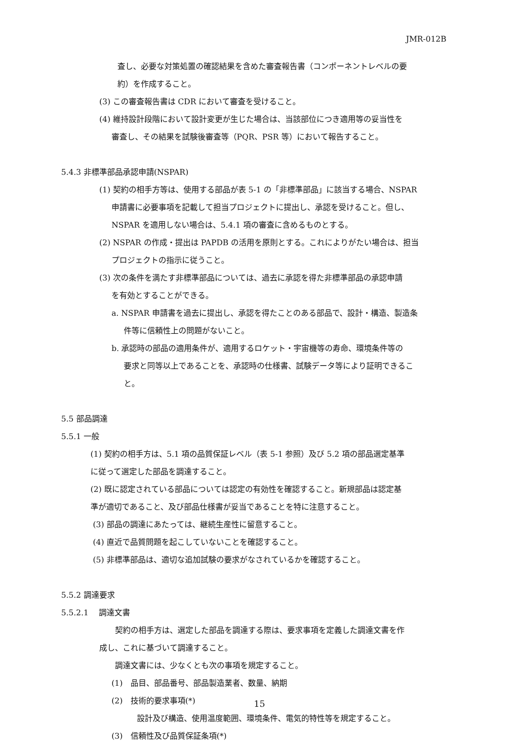JMR-012B
査し、必要な対策処置の確認結果を含めた審査報告書（コンポーネントレベルの要
約）を作成すること。
(3) この審査報告書は CDR において審査を受けること。
(4) 維持設計段階において設計変更が生じた場合は、当該部位につき適用等の妥当性を
審査し、その結果を試験後審査等（PQR、PSR 等）において報告すること。
5.4.3 非標準部品承認申請(NSPAR)
(1) 契約の相手方等は、使用する部品が表 5-1 の「非標準部品」に該当する場合、NSPAR
申請書に必要事項を記載して担当プロジェクトに提出し、承認を受けること。但し、
NSPAR を適用しない場合は、5.4.1 項の審査に含めるものとする。
(2) NSPAR の作成・提出は PAPDB の活用を原則とする。これによりがたい場合は、担当
プロジェクトの指示に従うこと。
(3) 次の条件を満たす非標準部品については、過去に承認を得た非標準部品の承認申請
を有効とすることができる。
a. NSPAR 申請書を過去に提出し、承認を得たことのある部品で、設計・構造、製造条
件等に信頼性上の問題がないこと。
b. 承認時の部品の適用条件が、適用するロケット・宇宙機等の寿命、環境条件等の
要求と同等以上であることを、承認時の仕様書、試験データ等により証明できるこ
と。
5.5 部品調達
5.5.1 一般
(1) 契約の相手方は、5.1 項の品質保証レベル（表 5-1 参照）及び 5.2 項の部品選定基準
に従って選定した部品を調達すること。
(2) 既に認定されている部品については認定の有効性を確認すること。新規部品は認定基
準が適切であること、及び部品仕様書が妥当であることを特に注意すること。
(3) 部品の調達にあたっては、継続生産性に留意すること。
(4) 直近で品質問題を起こしていないことを確認すること。
(5) 非標準部品は、適切な追加試験の要求がなされているかを確認すること。
5.5.2 調達要求
5.5.2.1　 調達文書
契約の相手方は、選定した部品を調達する際は、要求事項を定義した調達文書を作
成し、これに基づいて調達すること。
調達文書には、少なくとも次の事項を規定すること。
(1)　品目、部品番号、部品製造業者、数量、納期
(2)　技術的要求事項(*)
設計及び構造、使用温度範囲、環境条件、電気的特性等を規定すること。
(3)　信頼性及び品質保証条項(*)
15